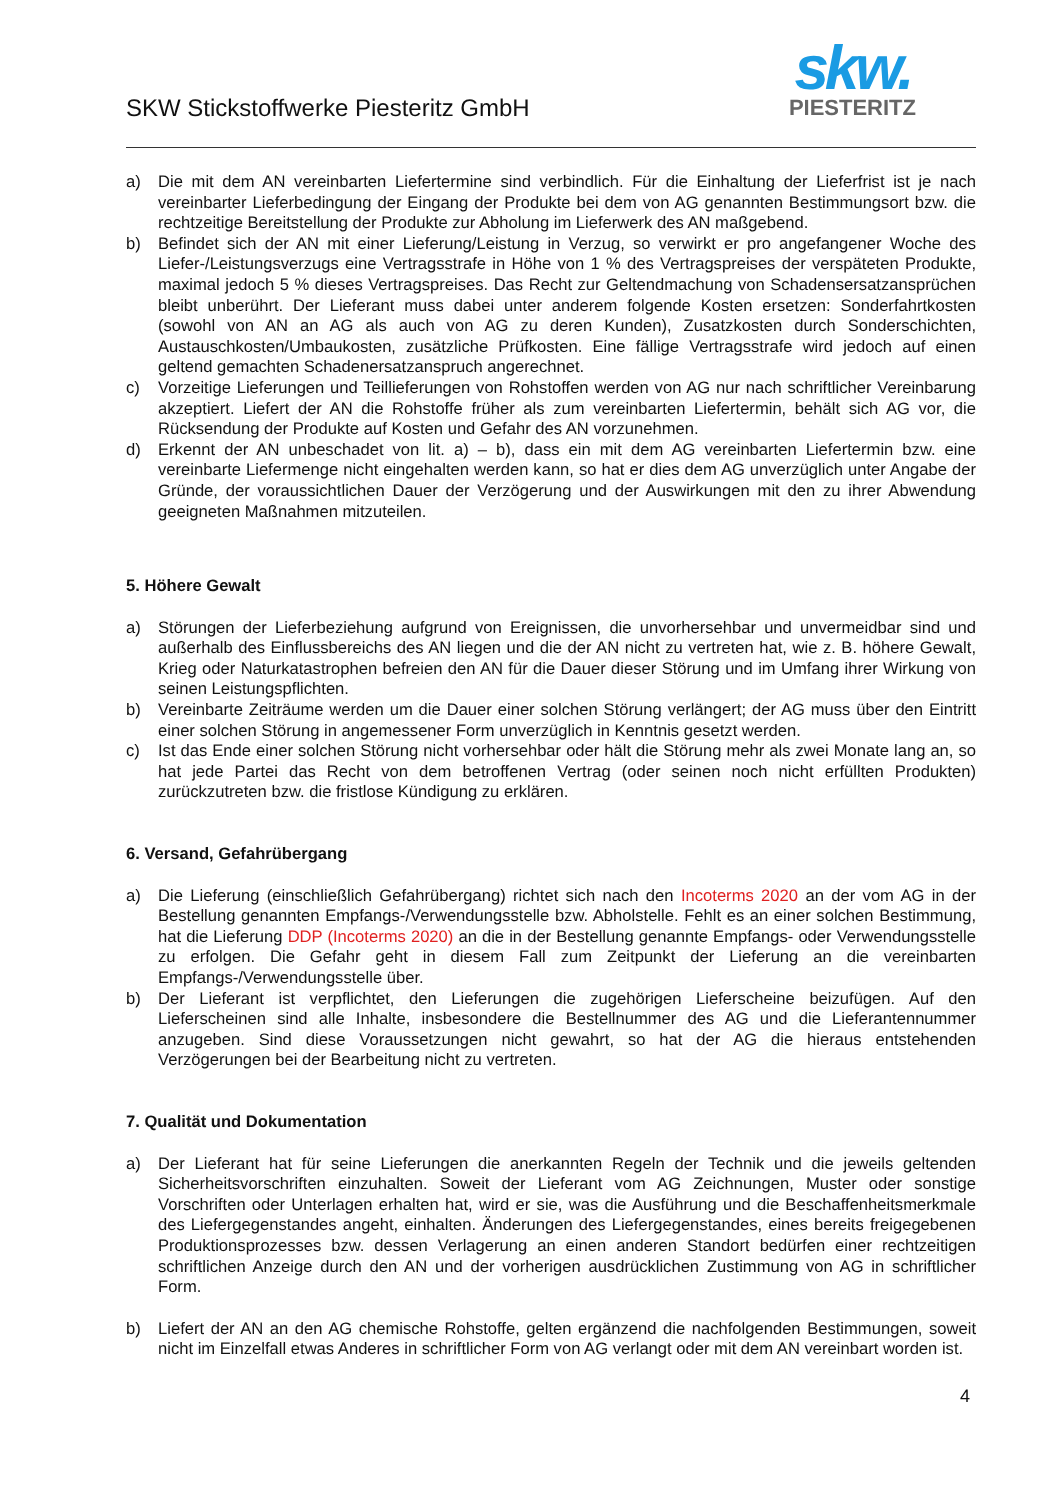SKW Stickstoffwerke Piesteritz GmbH
skw.
PIESTERITZ
a) Die mit dem AN vereinbarten Liefertermine sind verbindlich. Für die Einhaltung der Lieferfrist ist je nach vereinbarter Lieferbedingung der Eingang der Produkte bei dem von AG genannten Bestimmungsort bzw. die rechtzeitige Bereitstellung der Produkte zur Abholung im Lieferwerk des AN maßgebend.
b) Befindet sich der AN mit einer Lieferung/Leistung in Verzug, so verwirkt er pro angefangener Woche des Liefer-/Leistungsverzugs eine Vertragsstrafe in Höhe von 1 % des Vertragspreises der verspäteten Produkte, maximal jedoch 5 % dieses Vertragspreises. Das Recht zur Geltendmachung von Schadensersatzansprüchen bleibt unberührt. Der Lieferant muss dabei unter anderem folgende Kosten ersetzen: Sonderfahrtkosten (sowohl von AN an AG als auch von AG zu deren Kunden), Zusatzkosten durch Sonderschichten, Austauschkosten/Umbaukosten, zusätzliche Prüfkosten. Eine fällige Vertragsstrafe wird jedoch auf einen geltend gemachten Schadenersatzanspruch angerechnet.
c) Vorzeitige Lieferungen und Teillieferungen von Rohstoffen werden von AG nur nach schriftlicher Vereinbarung akzeptiert. Liefert der AN die Rohstoffe früher als zum vereinbarten Liefertermin, behält sich AG vor, die Rücksendung der Produkte auf Kosten und Gefahr des AN vorzunehmen.
d) Erkennt der AN unbeschadet von lit. a) – b), dass ein mit dem AG vereinbarten Liefertermin bzw. eine vereinbarte Liefermenge nicht eingehalten werden kann, so hat er dies dem AG unverzüglich unter Angabe der Gründe, der voraussichtlichen Dauer der Verzögerung und der Auswirkungen mit den zu ihrer Abwendung geeigneten Maßnahmen mitzuteilen.
5. Höhere Gewalt
a) Störungen der Lieferbeziehung aufgrund von Ereignissen, die unvorhersehbar und unvermeidbar sind und außerhalb des Einflussbereichs des AN liegen und die der AN nicht zu vertreten hat, wie z. B. höhere Gewalt, Krieg oder Naturkatastrophen befreien den AN für die Dauer dieser Störung und im Umfang ihrer Wirkung von seinen Leistungspflichten.
b) Vereinbarte Zeiträume werden um die Dauer einer solchen Störung verlängert; der AG muss über den Eintritt einer solchen Störung in angemessener Form unverzüglich in Kenntnis gesetzt werden.
c) Ist das Ende einer solchen Störung nicht vorhersehbar oder hält die Störung mehr als zwei Monate lang an, so hat jede Partei das Recht von dem betroffenen Vertrag (oder seinen noch nicht erfüllten Produkten) zurückzutreten bzw. die fristlose Kündigung zu erklären.
6. Versand, Gefahrübergang
a) Die Lieferung (einschließlich Gefahrübergang) richtet sich nach den Incoterms 2020 an der vom AG in der Bestellung genannten Empfangs-/Verwendungsstelle bzw. Abholstelle. Fehlt es an einer solchen Bestimmung, hat die Lieferung DDP (Incoterms 2020) an die in der Bestellung genannte Empfangs- oder Verwendungsstelle zu erfolgen. Die Gefahr geht in diesem Fall zum Zeitpunkt der Lieferung an die vereinbarten Empfangs-/Verwendungsstelle über.
b) Der Lieferant ist verpflichtet, den Lieferungen die zugehörigen Lieferscheine beizufügen. Auf den Lieferscheinen sind alle Inhalte, insbesondere die Bestellnummer des AG und die Lieferantennummer anzugeben. Sind diese Voraussetzungen nicht gewahrt, so hat der AG die hieraus entstehenden Verzögerungen bei der Bearbeitung nicht zu vertreten.
7. Qualität und Dokumentation
a) Der Lieferant hat für seine Lieferungen die anerkannten Regeln der Technik und die jeweils geltenden Sicherheitsvorschriften einzuhalten. Soweit der Lieferant vom AG Zeichnungen, Muster oder sonstige Vorschriften oder Unterlagen erhalten hat, wird er sie, was die Ausführung und die Beschaffenheitsmerkmale des Liefergegenstandes angeht, einhalten. Änderungen des Liefergegenstandes, eines bereits freigegebenen Produktionsprozesses bzw. dessen Verlagerung an einen anderen Standort bedürfen einer rechtzeitigen schriftlichen Anzeige durch den AN und der vorherigen ausdrücklichen Zustimmung von AG in schriftlicher Form.
b) Liefert der AN an den AG chemische Rohstoffe, gelten ergänzend die nachfolgenden Bestimmungen, soweit nicht im Einzelfall etwas Anderes in schriftlicher Form von AG verlangt oder mit dem AN vereinbart worden ist.
4